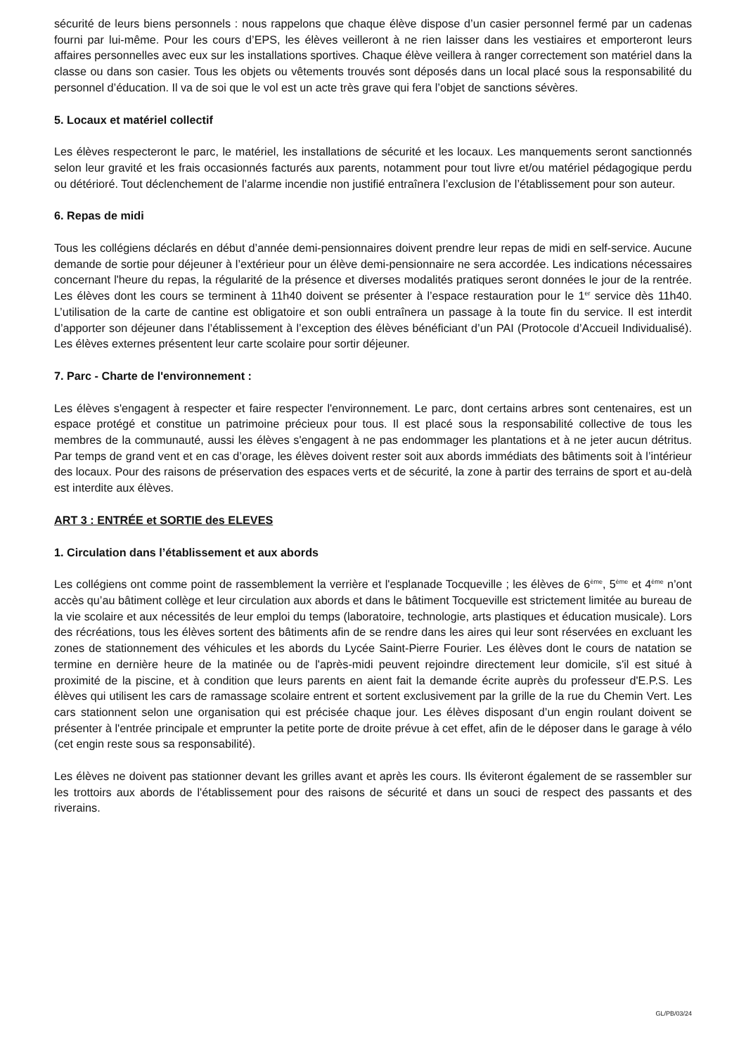sécurité de leurs biens personnels : nous rappelons que chaque élève dispose d’un casier personnel fermé par un cadenas fourni par lui-même. Pour les cours d’EPS, les élèves veilleront à ne rien laisser dans les vestiaires et emporteront leurs affaires personnelles avec eux sur les installations sportives. Chaque élève veillera à ranger correctement son matériel dans la classe ou dans son casier. Tous les objets ou vêtements trouvés sont déposés dans un local placé sous la responsabilité du personnel d’éducation. Il va de soi que le vol est un acte très grave qui fera l’objet de sanctions sévères.
5. Locaux et matériel collectif
Les élèves respecteront le parc, le matériel, les installations de sécurité et les locaux. Les manquements seront sanctionnés selon leur gravité et les frais occasionnés facturés aux parents, notamment pour tout livre et/ou matériel pédagogique perdu ou détérioré. Tout déclenchement de l’alarme incendie non justifié entraînera l’exclusion de l’établissement pour son auteur.
6. Repas de midi
Tous les collégiens déclarés en début d’année demi-pensionnaires doivent prendre leur repas de midi en self-service. Aucune demande de sortie pour déjeuner à l’extérieur pour un élève demi-pensionnaire ne sera accordée. Les indications nécessaires concernant l'heure du repas, la régularité de la présence et diverses modalités pratiques seront données le jour de la rentrée. Les élèves dont les cours se terminent à 11h40 doivent se présenter à l’espace restauration pour le 1<sup>er</sup> service dès 11h40. L’utilisation de la carte de cantine est obligatoire et son oubli entraînera un passage à la toute fin du service. Il est interdit d’apporter son déjeuner dans l’établissement à l’exception des élèves bénéficiant d’un PAI (Protocole d’Accueil Individualisé). Les élèves externes présentent leur carte scolaire pour sortir déjeuner.
7. Parc - Charte de l'environnement :
Les élèves s'engagent à respecter et faire respecter l'environnement. Le parc, dont certains arbres sont centenaires, est un espace protégé et constitue un patrimoine précieux pour tous. Il est placé sous la responsabilité collective de tous les membres de la communauté, aussi les élèves s'engagent à ne pas endommager les plantations et à ne jeter aucun détritus. Par temps de grand vent et en cas d’orage, les élèves doivent rester soit aux abords immédiats des bâtiments soit à l’intérieur des locaux. Pour des raisons de préservation des espaces verts et de sécurité, la zone à partir des terrains de sport et au-delà est interdite aux élèves.
ART 3 : ENTRÉE et SORTIE des ELEVES
1. Circulation dans l’établissement et aux abords
Les collégiens ont comme point de rassemblement la verrière et l'esplanade Tocqueville ; les élèves de 6<sup>ème</sup>, 5<sup>ème</sup> et 4<sup>ème</sup> n’ont accès qu’au bâtiment collège et leur circulation aux abords et dans le bâtiment Tocqueville est strictement limitée au bureau de la vie scolaire et aux nécessités de leur emploi du temps (laboratoire, technologie, arts plastiques et éducation musicale). Lors des récréations, tous les élèves sortent des bâtiments afin de se rendre dans les aires qui leur sont réservées en excluant les zones de stationnement des véhicules et les abords du Lycée Saint-Pierre Fourier. Les élèves dont le cours de natation se termine en dernière heure de la matinée ou de l'après-midi peuvent rejoindre directement leur domicile, s'il est situé à proximité de la piscine, et à condition que leurs parents en aient fait la demande écrite auprès du professeur d'E.P.S. Les élèves qui utilisent les cars de ramassage scolaire entrent et sortent exclusivement par la grille de la rue du Chemin Vert. Les cars stationnent selon une organisation qui est précisée chaque jour. Les élèves disposant d’un engin roulant doivent se présenter à l'entrée principale et emprunter la petite porte de droite prévue à cet effet, afin de le déposer dans le garage à vélo (cet engin reste sous sa responsabilité).
Les élèves ne doivent pas stationner devant les grilles avant et après les cours. Ils éviteront également de se rassembler sur les trottoirs aux abords de l'établissement pour des raisons de sécurité et dans un souci de respect des passants et des riverains.
GL/PB/03/24